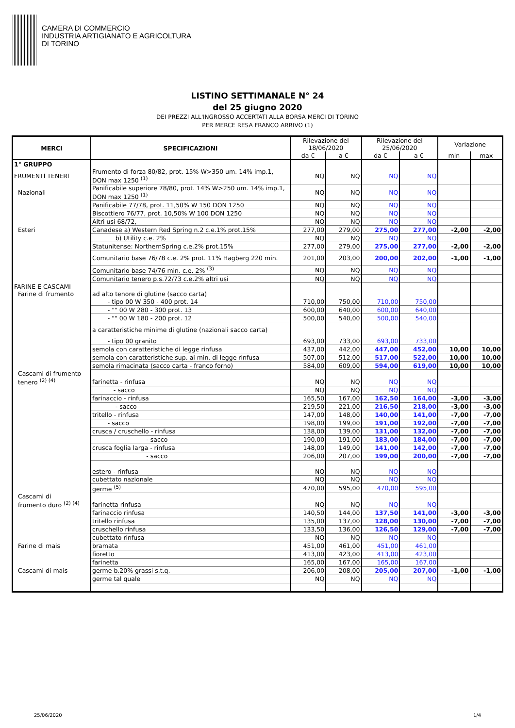CAMERA DI COMMERCIO
INDUSTRIA ARTIGIANATO E AGRICOLTURA
DI TORINO
LISTINO SETTIMANALE N° 24
del 25 giugno 2020
DEI PREZZI ALL'INGROSSO ACCERTATI ALLA BORSA MERCI DI TORINO
PER MERCE RESA FRANCO ARRIVO (1)
| MERCI | SPECIFICAZIONI | Rilevazione del 18/06/2020 | | Rilevazione del 25/06/2020 | | Variazione | |
| --- | --- | --- | --- | --- | --- | --- | --- |
| | | da € | a € | da € | a € | min | max |
| 1° GRUPPO | | | | | | | |
| FRUMENTI TENERI | Frumento di forza 80/82, prot. 15% W>350 um. 14% imp.1, DON max 1250 <sup>(1)</sup> | NQ | NQ | NQ | NQ | | |
| Nazionali | Panificabile superiore 78/80, prot. 14% W>250 um. 14% imp.1, DON max 1250 <sup>(1)</sup> | NQ | NQ | NQ | NQ | | |
| | Panificabile 77/78, prot. 11,50% W 150 DON 1250 | NQ | NQ | NQ | NQ | | |
| | Biscottiero 76/77, prot. 10,50% W 100 DON 1250 | NQ | NQ | NQ | NQ | | |
| | Altri usi 68/72, | NQ | NQ | NQ | NQ | | |
| Esteri | Canadese a) Western Red Spring n.2 c.e.1% prot.15% | 277,00 | 279,00 | 275,00 | 277,00 | -2,00 | -2,00 |
| | b) Utility c.e. 2% | NQ | NQ | NQ | NQ | | |
| | Statunitense: NorthernSpring c.e.2% prot.15% | 277,00 | 279,00 | 275,00 | 277,00 | -2,00 | -2,00 |
| | Comunitario base 76/78 c.e. 2% prot. 11% Hagberg 220 min. | 201,00 | 203,00 | 200,00 | 202,00 | -1,00 | -1,00 |
| | Comunitario base 74/76 min. c.e. 2% <sup>(3)</sup> | NQ | NQ | NQ | NQ | | |
| | Comunitario tenero p.s.72/73 c.e.2% altri usi | NQ | NQ | NQ | NQ | | |
| FARINE E CASCAMI Farine di frumento | ad alto tenore di glutine (sacco carta) | | | | | | |
| | - tipo 00 W 350 - 400 prot. 14 | 710,00 | 750,00 | 710,00 | 750,00 | | |
| | - "" 00 W 280 - 300 prot. 13 | 600,00 | 640,00 | 600,00 | 640,00 | | |
| | - "" 00 W 180 - 200 prot. 12 | 500,00 | 540,00 | 500,00 | 540,00 | | |
| | a caratteristiche minime di glutine (nazionali sacco carta) | | | | | | |
| | - tipo 00 granito | 693,00 | 733,00 | 693,00 | 733,00 | | |
| | semola con caratteristiche di legge rinfusa | 437,00 | 442,00 | 447,00 | 452,00 | 10,00 | 10,00 |
| | semola con caratteristiche sup. ai min. di legge rinfusa | 507,00 | 512,00 | 517,00 | 522,00 | 10,00 | 10,00 |
| | semola rimacinata (sacco carta - franco forno) | 584,00 | 609,00 | 594,00 | 619,00 | 10,00 | 10,00 |
| Cascami di frumento tenero <sup>(2) (4)</sup> | farinetta - rinfusa | NQ | NQ | NQ | NQ | | |
| | - sacco | NQ | NQ | NQ | NQ | | |
| | farinaccio - rinfusa | 165,50 | 167,00 | 162,50 | 164,00 | -3,00 | -3,00 |
| | - sacco | 219,50 | 221,00 | 216,50 | 218,00 | -3,00 | -3,00 |
| | tritello - rinfusa | 147,00 | 148,00 | 140,00 | 141,00 | -7,00 | -7,00 |
| | - sacco | 198,00 | 199,00 | 191,00 | 192,00 | -7,00 | -7,00 |
| | crusca / cruschello - rinfusa | 138,00 | 139,00 | 131,00 | 132,00 | -7,00 | -7,00 |
| | - sacco | 190,00 | 191,00 | 183,00 | 184,00 | -7,00 | -7,00 |
| | crusca foglia larga - rinfusa | 148,00 | 149,00 | 141,00 | 142,00 | -7,00 | -7,00 |
| | - sacco | 206,00 | 207,00 | 199,00 | 200,00 | -7,00 | -7,00 |
| | estero - rinfusa | NQ | NQ | NQ | NQ | | |
| | cubettato nazionale | NQ | NQ | NQ | NQ | | |
| | germe <sup>(5)</sup> | 470,00 | 595,00 | 470,00 | 595,00 | | |
| Cascami di frumento duro <sup>(2) (4)</sup> | farinetta rinfusa | NQ | NQ | NQ | NQ | | |
| | farinaccio rinfusa | 140,50 | 144,00 | 137,50 | 141,00 | -3,00 | -3,00 |
| | tritello rinfusa | 135,00 | 137,00 | 128,00 | 130,00 | -7,00 | -7,00 |
| | cruschello rinfusa | 133,50 | 136,00 | 126,50 | 129,00 | -7,00 | -7,00 |
| | cubettato rinfusa | NQ | NQ | NQ | NQ | | |
| Farine di mais | bramata | 451,00 | 461,00 | 451,00 | 461,00 | | |
| | fioretto | 413,00 | 423,00 | 413,00 | 423,00 | | |
| | farinetta | 165,00 | 167,00 | 165,00 | 167,00 | | |
| Cascami di mais | germe b.20% grassi s.t.q. | 206,00 | 208,00 | 205,00 | 207,00 | -1,00 | -1,00 |
| | germe tal quale | NQ | NQ | NQ | NQ | | |
25/06/2020 1/4